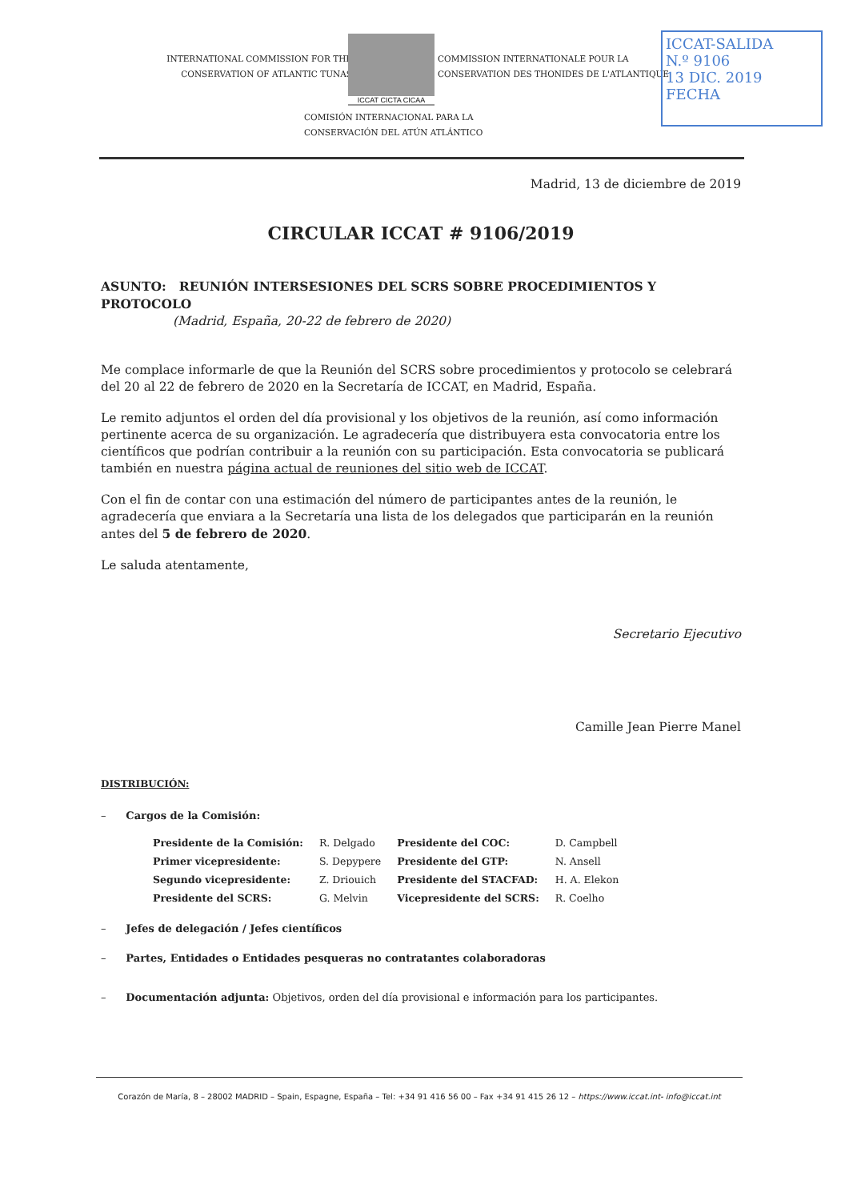INTERNATIONAL COMMISSION FOR THE CONSERVATION OF ATLANTIC TUNAS
ICCAT CICTA CICAA
COMMISSION INTERNATIONALE POUR LA CONSERVATION DES THONIDES DE L'ATLANTIQUE
COMISIÓN INTERNACIONAL PARA LA
CONSERVACIÓN DEL ATÚN ATLÁNTICO
ICCAT-SALIDA
N.º 9106
13 DIC. 2019
FECHA
Madrid, 13 de diciembre de 2019
CIRCULAR ICCAT # 9106/2019
ASUNTO: REUNIÓN INTERSESIONES DEL SCRS SOBRE PROCEDIMIENTOS Y PROTOCOLO
(Madrid, España, 20-22 de febrero de 2020)
Me complace informarle de que la Reunión del SCRS sobre procedimientos y protocolo se celebrará del 20 al 22 de febrero de 2020 en la Secretaría de ICCAT, en Madrid, España.
Le remito adjuntos el orden del día provisional y los objetivos de la reunión, así como información pertinente acerca de su organización. Le agradecería que distribuyera esta convocatoria entre los científicos que podrían contribuir a la reunión con su participación. Esta convocatoria se publicará también en nuestra página actual de reuniones del sitio web de ICCAT.
Con el fin de contar con una estimación del número de participantes antes de la reunión, le agradecería que enviara a la Secretaría una lista de los delegados que participarán en la reunión antes del 5 de febrero de 2020.
Le saluda atentamente,
Secretario Ejecutivo
Camille Jean Pierre Manel
DISTRIBUCIÓN:
– Cargos de la Comisión:
| Presidente de la Comisión: | R. Delgado | Presidente del COC: | D. Campbell |
| Primer vicepresidente: | S. Depypere | Presidente del GTP: | N. Ansell |
| Segundo vicepresidente: | Z. Driouich | Presidente del STACFAD: | H. A. Elekon |
| Presidente del SCRS: | G. Melvin | Vicepresidente del SCRS: | R. Coelho |
– Jefes de delegación / Jefes científicos
– Partes, Entidades o Entidades pesqueras no contratantes colaboradoras
– Documentación adjunta: Objetivos, orden del día provisional e información para los participantes.
Corazón de María, 8 – 28002 MADRID – Spain, Espagne, España – Tel: +34 91 416 56 00 – Fax +34 91 415 26 12 – https://www.iccat.int- info@iccat.int